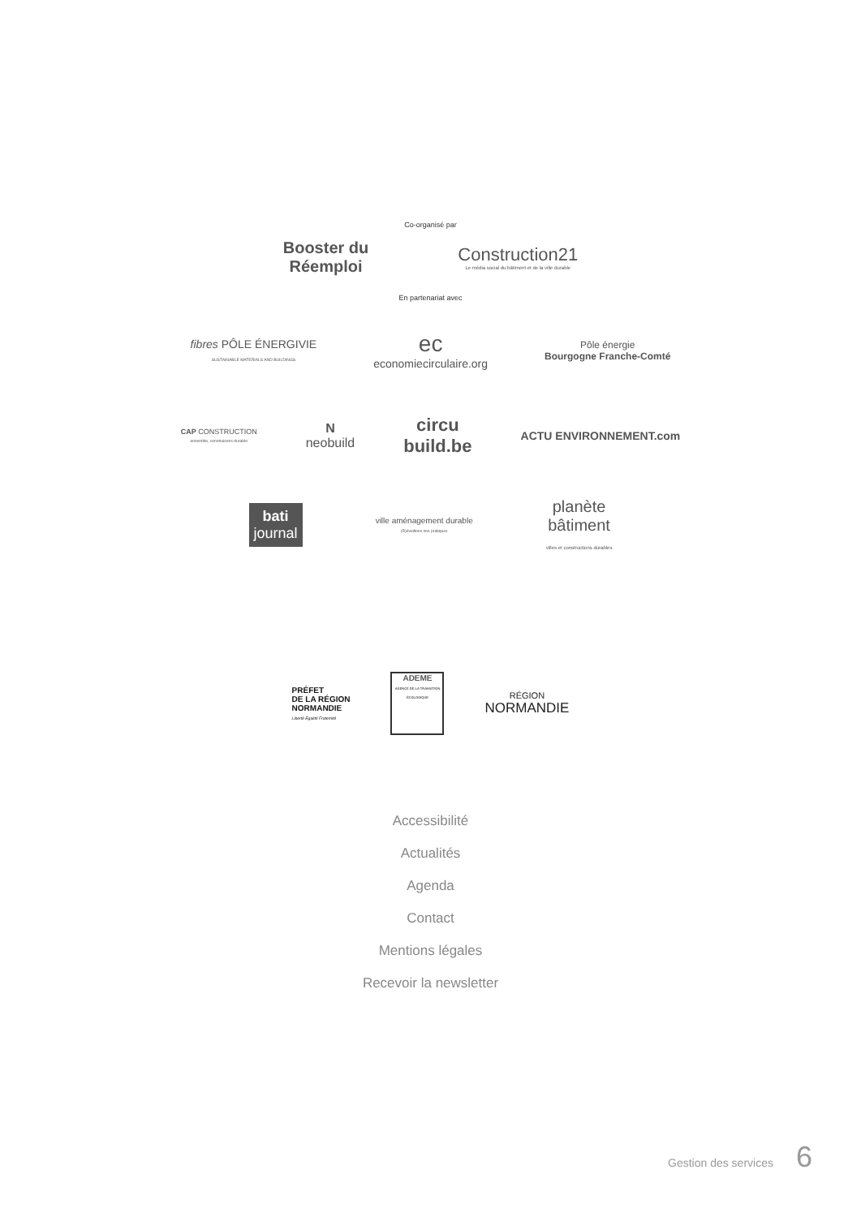Co-organisé par
Booster du
Réemploi
Construction21
Le média social du bâtiment et de la ville durable
En partenariat avec
fibres PÔLE ÉNERGIVIE
SUSTAINABLE MATERIALS AND BUILDINGS
ec
economiecirculaire.org
Pôle énergie
Bourgogne Franche-Comté
CAP CONSTRUCTION
ensemble, construisons durable
N
neobuild
circu
build.be
ACTU ENVIRONNEMENT.com
bati
journal
ville aménagement durable
(R)éveillons nos pratiques
planète
bâtiment
villes et constructions durables
PRÉFET
DE LA RÉGION
NORMANDIE
Liberté Égalité Fraternité
ADEME
AGENCE DE LA TRANSITION ÉCOLOGIQUE
RÉGION
NORMANDIE
Accessibilité
Actualités
Agenda
Contact
Mentions légales
Recevoir la newsletter
Gestion des services 6